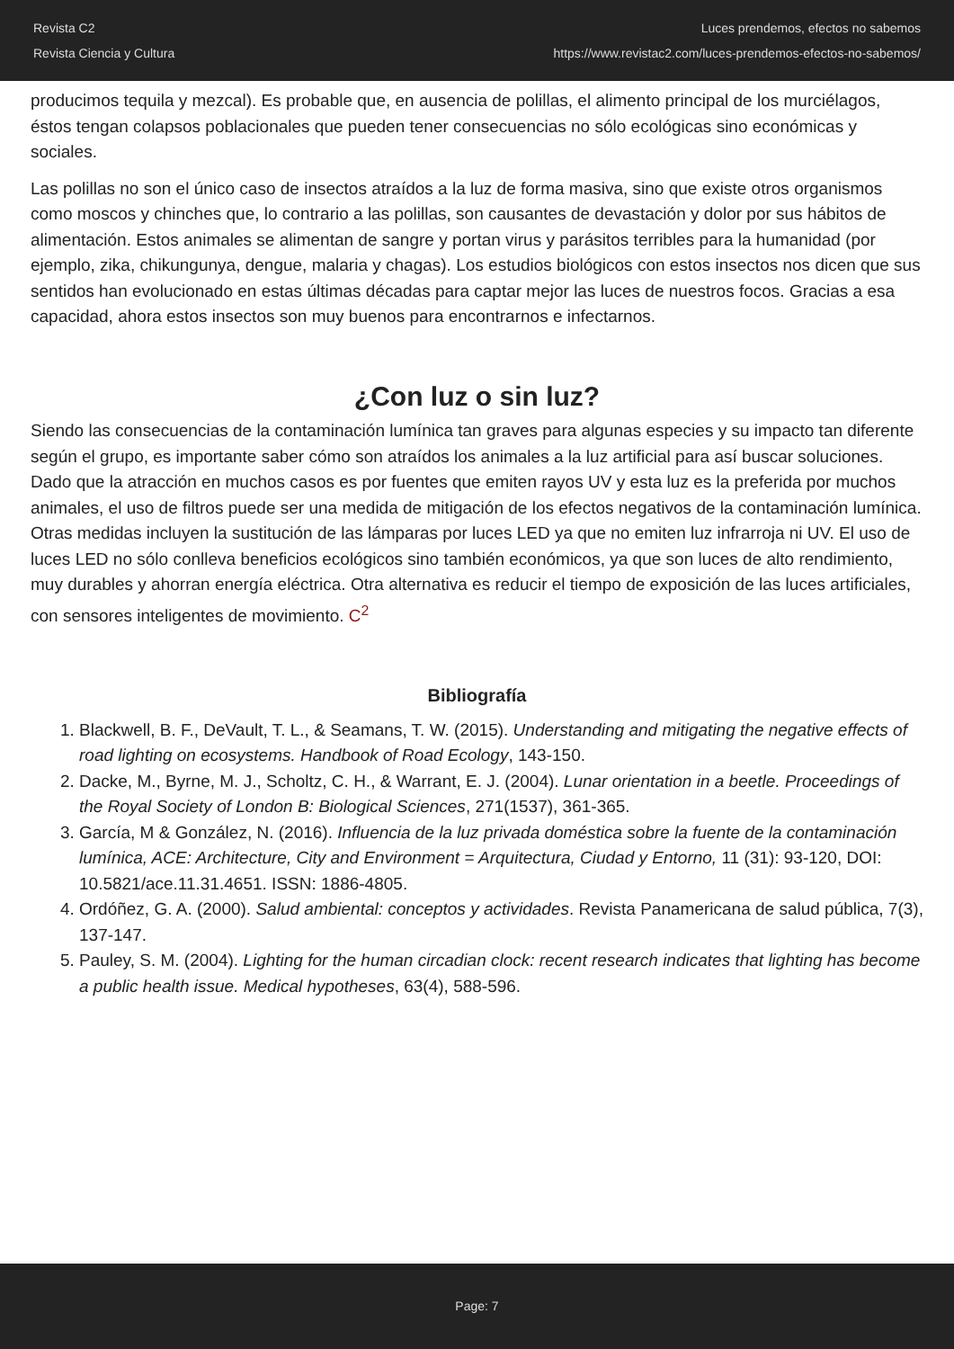Revista C2
Revista Ciencia y Cultura
Luces prendemos, efectos no sabemos
https://www.revistac2.com/luces-prendemos-efectos-no-sabemos/
producimos tequila y mezcal). Es probable que, en ausencia de polillas, el alimento principal de los murciélagos, éstos tengan colapsos poblacionales que pueden tener consecuencias no sólo ecológicas sino económicas y sociales.
Las polillas no son el único caso de insectos atraídos a la luz de forma masiva, sino que existe otros organismos como moscos y chinches que, lo contrario a las polillas, son causantes de devastación y dolor por sus hábitos de alimentación. Estos animales se alimentan de sangre y portan virus y parásitos terribles para la humanidad (por ejemplo, zika, chikungunya, dengue, malaria y chagas). Los estudios biológicos con estos insectos nos dicen que sus sentidos han evolucionado en estas últimas décadas para captar mejor las luces de nuestros focos. Gracias a esa capacidad, ahora estos insectos son muy buenos para encontrarnos e infectarnos.
¿Con luz o sin luz?
Siendo las consecuencias de la contaminación lumínica tan graves para algunas especies y su impacto tan diferente según el grupo, es importante saber cómo son atraídos los animales a la luz artificial para así buscar soluciones. Dado que la atracción en muchos casos es por fuentes que emiten rayos UV y esta luz es la preferida por muchos animales, el uso de filtros puede ser una medida de mitigación de los efectos negativos de la contaminación lumínica. Otras medidas incluyen la sustitución de las lámparas por luces LED ya que no emiten luz infrarroja ni UV. El uso de luces LED no sólo conlleva beneficios ecológicos sino también económicos, ya que son luces de alto rendimiento, muy durables y ahorran energía eléctrica. Otra alternativa es reducir el tiempo de exposición de las luces artificiales, con sensores inteligentes de movimiento. C<sup>2</sup>
Bibliografía
1. Blackwell, B. F., DeVault, T. L., & Seamans, T. W. (2015). Understanding and mitigating the negative effects of road lighting on ecosystems. Handbook of Road Ecology, 143-150.
2. Dacke, M., Byrne, M. J., Scholtz, C. H., & Warrant, E. J. (2004). Lunar orientation in a beetle. Proceedings of the Royal Society of London B: Biological Sciences, 271(1537), 361-365.
3. García, M & González, N. (2016). Influencia de la luz privada doméstica sobre la fuente de la contaminación lumínica, ACE: Architecture, City and Environment = Arquitectura, Ciudad y Entorno, 11 (31): 93-120, DOI: 10.5821/ace.11.31.4651. ISSN: 1886-4805.
4. Ordóñez, G. A. (2000). Salud ambiental: conceptos y actividades. Revista Panamericana de salud pública, 7(3), 137-147.
5. Pauley, S. M. (2004). Lighting for the human circadian clock: recent research indicates that lighting has become a public health issue. Medical hypotheses, 63(4), 588-596.
Page: 7